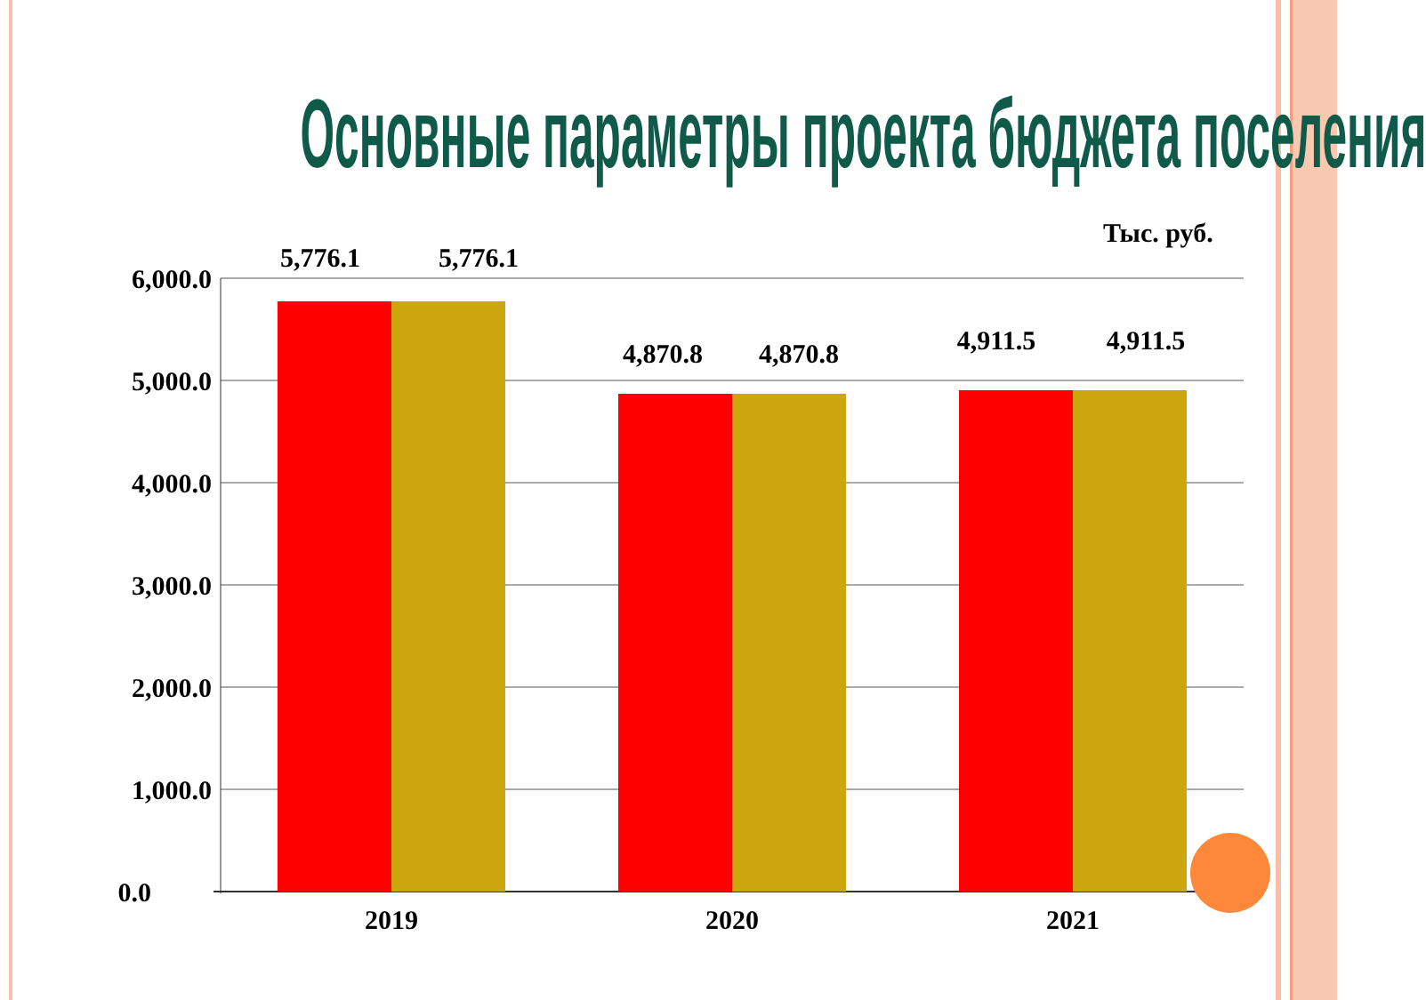Основные параметры проекта бюджета поселения
Тыс. руб.
6,000.0
5,000.0
4,000.0
3,000.0
2,000.0
1,000.0
0.0
5,776.1
5,776.1
4,870.8
4,870.8
4,911.5
4,911.5
2019
2020
2021